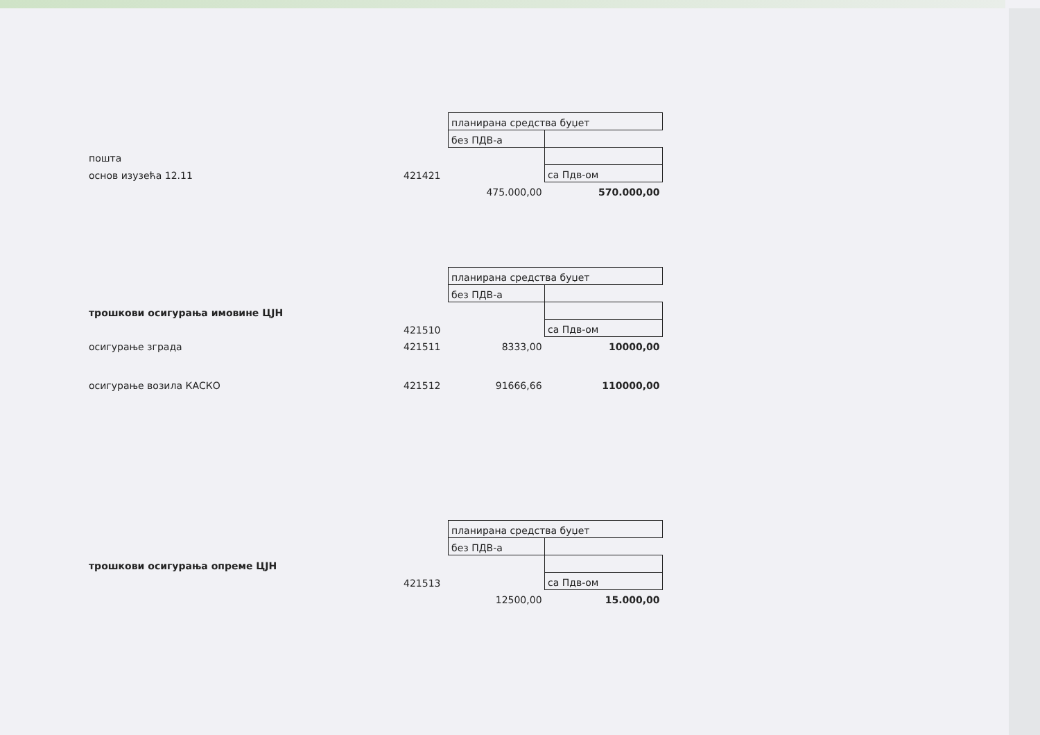| | | планирана средства буџет | |
| | | без ПДВ-а | |
| пошта | | | |
| основ изузећа 12.11 | 421421 | | са Пдв-ом |
| | | 475.000,00 | 570.000,00 |
| | | планирана средства буџет | |
| | | без ПДВ-а | |
| трошкови осигурања имовине ЦЈН | | | |
| | 421510 | | са Пдв-ом |
| осигурање зграда | 421511 | 8333,00 | 10000,00 |
| осигурање возила КАСКО | 421512 | 91666,66 | 110000,00 |
| | | планирана средства буџет | |
| | | без ПДВ-а | |
| трошкови осигурања опреме ЦЈН | | | |
| | 421513 | | са Пдв-ом |
| | | 12500,00 | 15.000,00 |